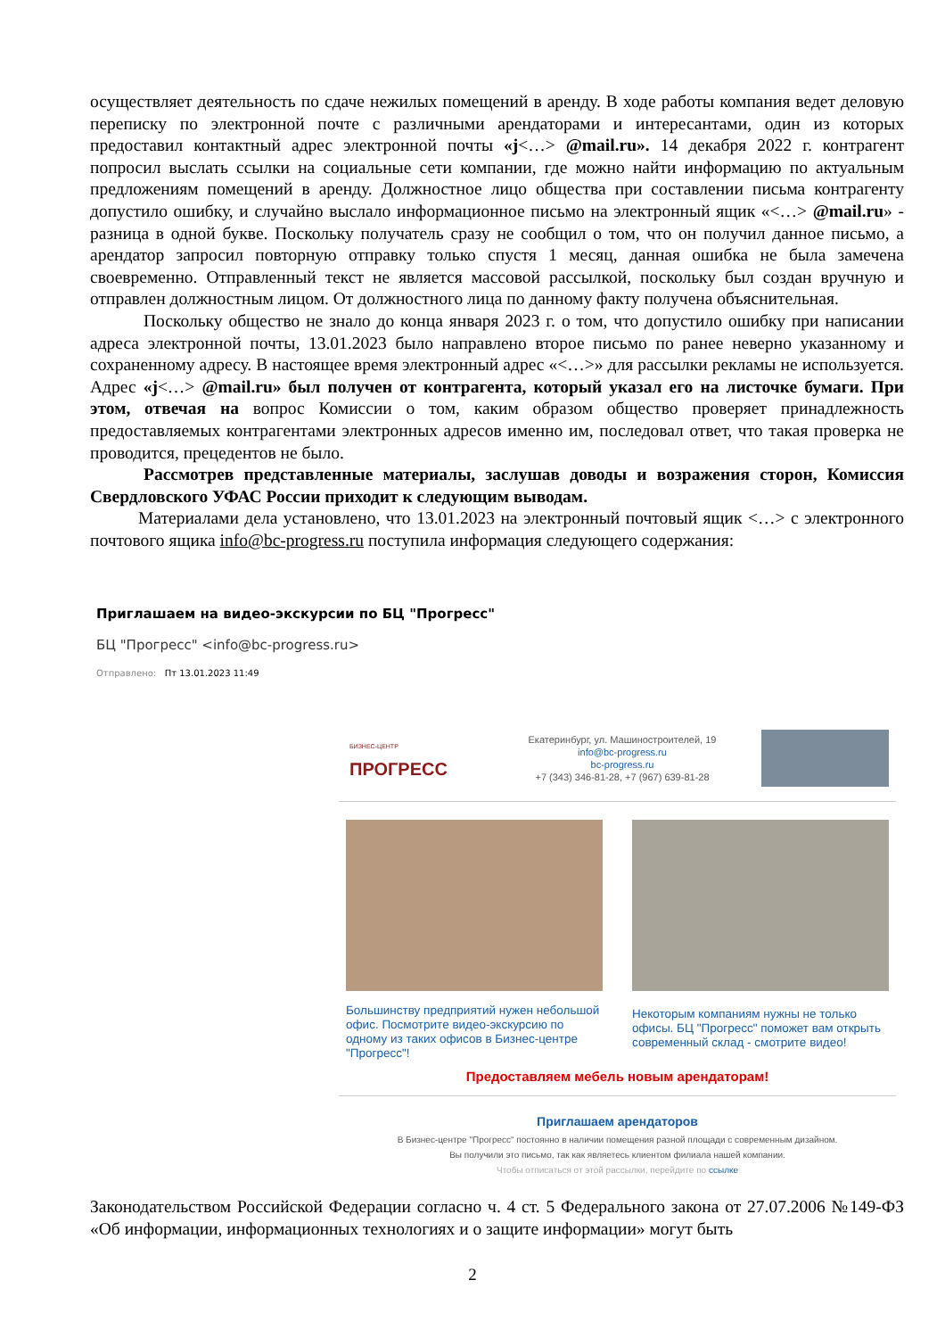осуществляет деятельность по сдаче нежилых помещений в аренду. В ходе работы компания ведет деловую переписку по электронной почте с различными арендаторами и интересантами, один из которых предоставил контактный адрес электронной почты «j<…> @mail.ru». 14 декабря 2022 г. контрагент попросил выслать ссылки на социальные сети компании, где можно найти информацию по актуальным предложениям помещений в аренду. Должностное лицо общества при составлении письма контрагенту допустило ошибку, и случайно выслало информационное письмо на электронный ящик «<…> @mail.ru» - разница в одной букве. Поскольку получатель сразу не сообщил о том, что он получил данное письмо, а арендатор запросил повторную отправку только спустя 1 месяц, данная ошибка не была замечена своевременно. Отправленный текст не является массовой рассылкой, поскольку был создан вручную и отправлен должностным лицом. От должностного лица по данному факту получена объяснительная.
Поскольку общество не знало до конца января 2023 г. о том, что допустило ошибку при написании адреса электронной почты, 13.01.2023 было направлено второе письмо по ранее неверно указанному и сохраненному адресу. В настоящее время электронный адрес «<…>» для рассылки рекламы не используется. Адрес «j<…> @mail.ru» был получен от контрагента, который указал его на листочке бумаги. При этом, отвечая на вопрос Комиссии о том, каким образом общество проверяет принадлежность предоставляемых контрагентами электронных адресов именно им, последовал ответ, что такая проверка не проводится, прецедентов не было.
Рассмотрев представленные материалы, заслушав доводы и возражения сторон, Комиссия Свердловского УФАС России приходит к следующим выводам.
Материалами дела установлено, что 13.01.2023 на электронный почтовый ящик <…> с электронного почтового ящика info@bc-progress.ru поступила информация следующего содержания:
Приглашаем на видео-экскурсии по БЦ "Прогресс"
БЦ "Прогресс" <info@bc-progress.ru>
Отправлено: Пт 13.01.2023 11:49
БИЗНЕС-ЦЕНТР
ПРОГРЕСС
Екатеринбург, ул. Машиностроителей, 19
info@bc-progress.ru
bc-progress.ru
+7 (343) 346-81-28, +7 (967) 639-81-28
Большинству предприятий нужен небольшой офис. Посмотрите видео-экскурсию по одному из таких офисов в Бизнес-центре "Прогресс"!
Некоторым компаниям нужны не только офисы. БЦ "Прогресс" поможет вам открыть современный склад - смотрите видео!
Предоставляем мебель новым арендаторам!
Приглашаем арендаторов
В Бизнес-центре "Прогресс" постоянно в наличии помещения разной площади с современным дизайном.
Вы получили это письмо, так как являетесь клиентом филиала нашей компании.
Чтобы отписаться от этой рассылки, перейдите по ссылке
Законодательством Российской Федерации согласно ч. 4 ст. 5 Федерального закона от 27.07.2006 №149-ФЗ «Об информации, информационных технологиях и о защите информации» могут быть
2